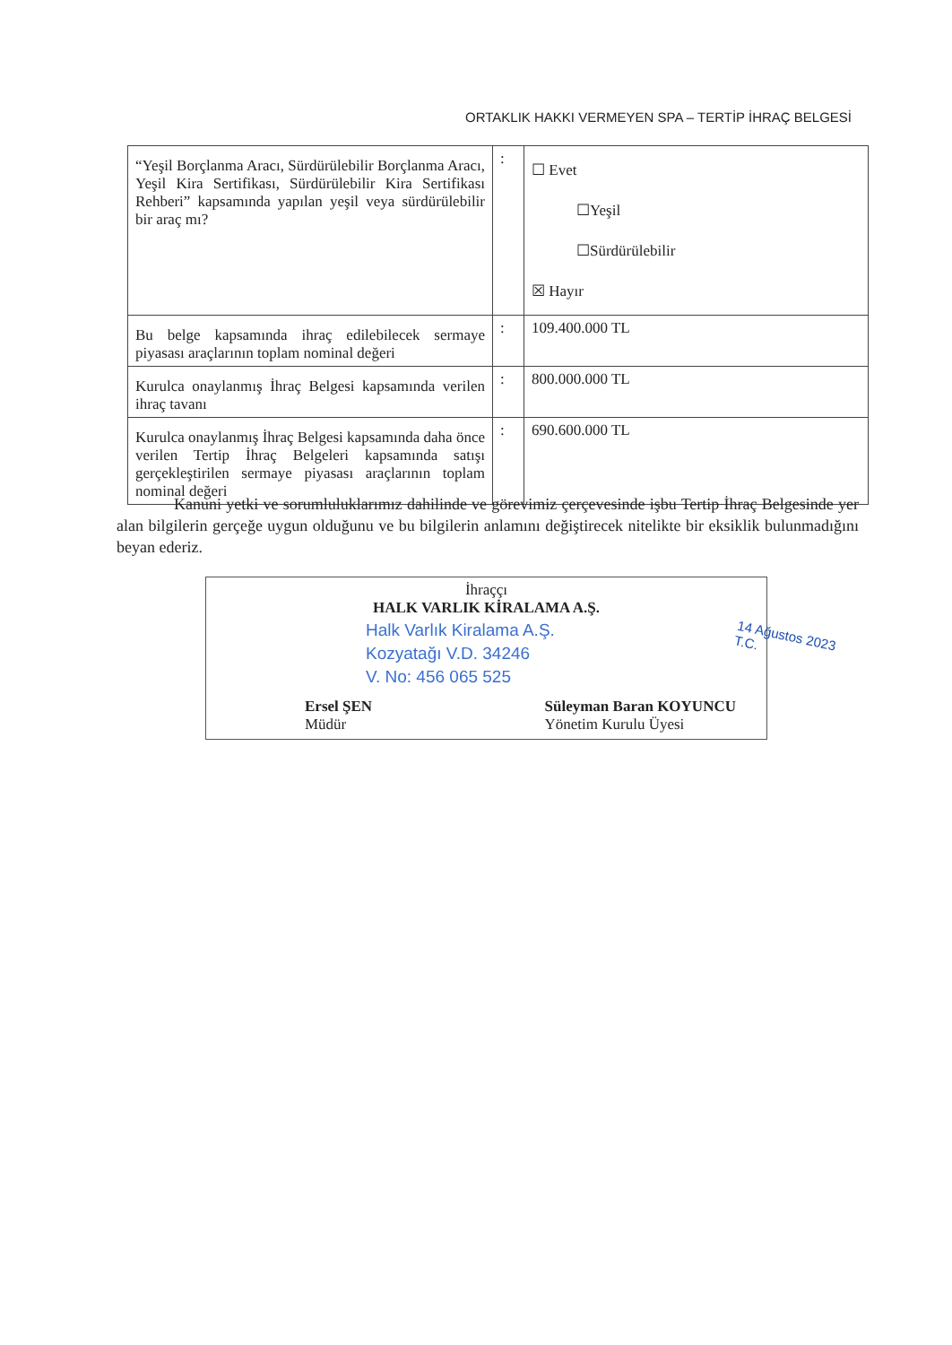ORTAKLIK HAKKI VERMEYEN SPA – TERTİP İHRAÇ BELGESİ
| “Yeşil Borçlanma Aracı, Sürdürülebilir Borçlanma Aracı, Yeşil Kira Sertifikası, Sürdürülebilir Kira Sertifikası Rehberi” kapsamında yapılan yeşil veya sürdürülebilir bir araç mı? | : | ☐ Evet ☐Yeşil ☐Sürdürülebilir ☒ Hayır |
| Bu belge kapsamında ihraç edilebilecek sermaye piyasası araçlarının toplam nominal değeri | : | 109.400.000 TL |
| Kurulca onaylanmış İhraç Belgesi kapsamında verilen ihraç tavanı | : | 800.000.000 TL |
| Kurulca onaylanmış İhraç Belgesi kapsamında daha önce verilen Tertip İhraç Belgeleri kapsamında satışı gerçekleştirilen sermaye piyasası araçlarının toplam nominal değeri | : | 690.600.000 TL |
Kanuni yetki ve sorumluluklarımız dahilinde ve görevimiz çerçevesinde işbu Tertip İhraç Belgesinde yer alan bilgilerin gerçeğe uygun olduğunu ve bu bilgilerin anlamını değiştirecek nitelikte bir eksiklik bulunmadığını beyan ederiz.
İhraççı
HALK VARLIK KİRALAMA A.Ş.
Ersel ŞEN
Müdür
Süleyman Baran KOYUNCU
Yönetim Kurulu Üyesi
Halk Varlık Kiralama A.Ş.
Kozyatağı V.D. 34246
V. No: 456 065 525
14 Ağustos 2023
T.C.